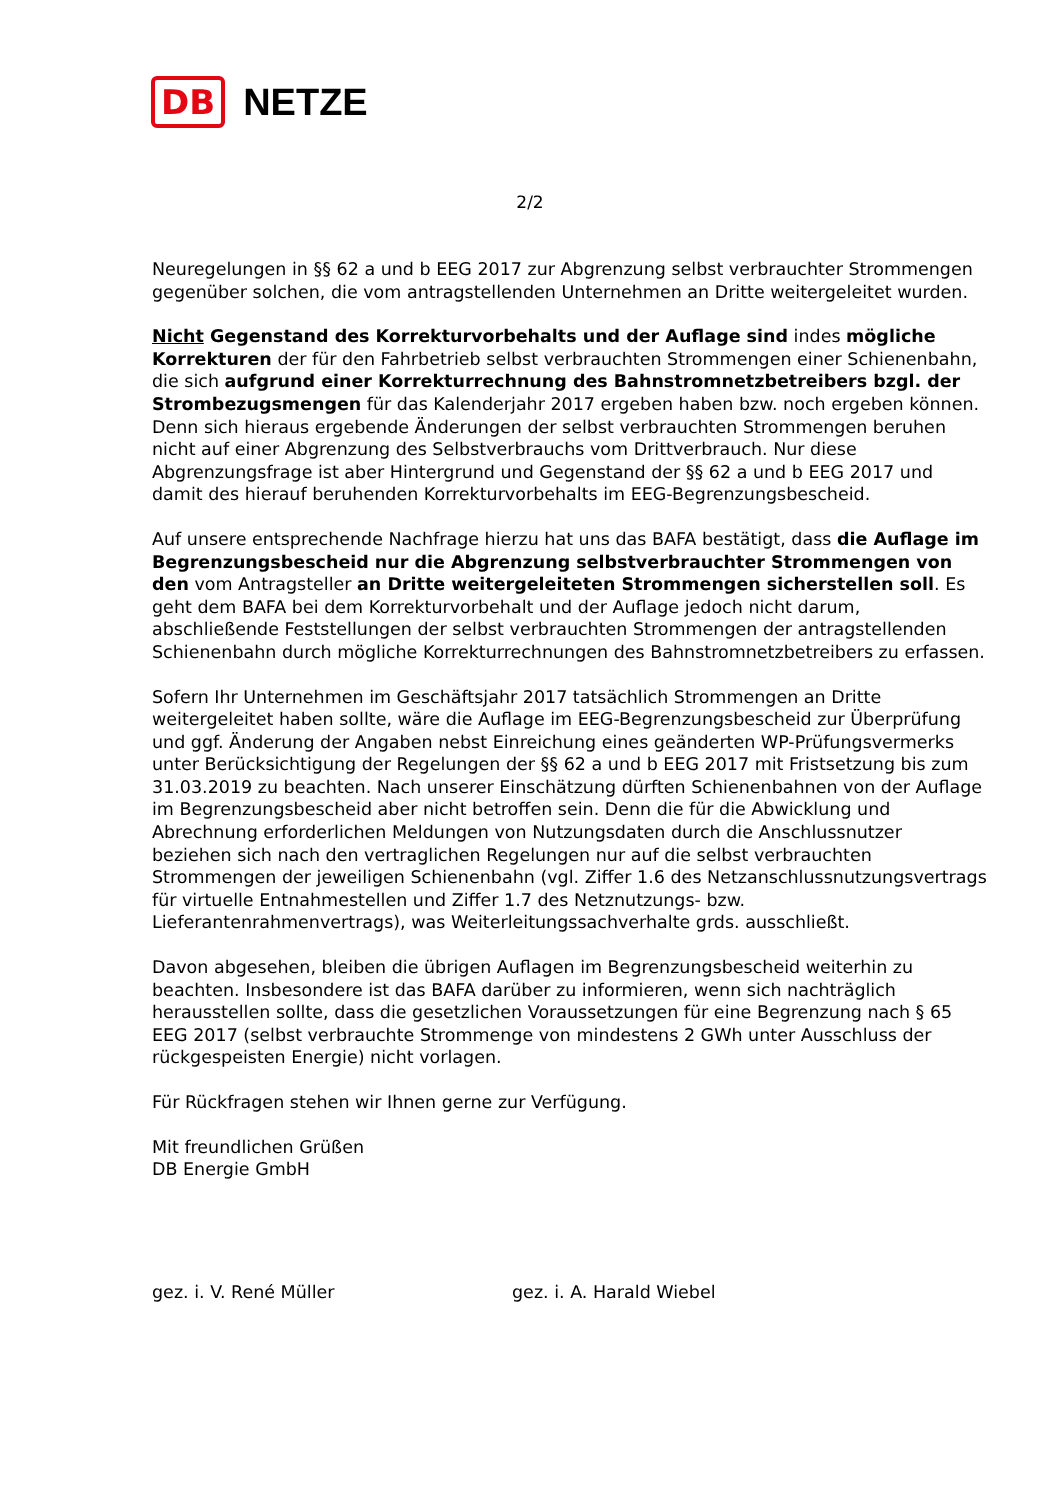DB NETZE
2/2
Neuregelungen in §§ 62 a und b EEG 2017 zur Abgrenzung selbst verbrauchter Strommengen gegenüber solchen, die vom antragstellenden Unternehmen an Dritte weitergeleitet wurden.
Nicht Gegenstand des Korrekturvorbehalts und der Auflage sind indes mögliche Korrekturen der für den Fahrbetrieb selbst verbrauchten Strommengen einer Schienenbahn, die sich aufgrund einer Korrekturrechnung des Bahnstromnetzbetreibers bzgl. der Strombezugsmengen für das Kalenderjahr 2017 ergeben haben bzw. noch ergeben können. Denn sich hieraus ergebende Änderungen der selbst verbrauchten Strommengen beruhen nicht auf einer Abgrenzung des Selbstverbrauchs vom Drittverbrauch. Nur diese Abgrenzungsfrage ist aber Hintergrund und Gegenstand der §§ 62 a und b EEG 2017 und damit des hierauf beruhenden Korrekturvorbehalts im EEG-Begrenzungsbescheid.
Auf unsere entsprechende Nachfrage hierzu hat uns das BAFA bestätigt, dass die Auflage im Begrenzungsbescheid nur die Abgrenzung selbstverbrauchter Strommengen von den vom Antragsteller an Dritte weitergeleiteten Strommengen sicherstellen soll. Es geht dem BAFA bei dem Korrekturvorbehalt und der Auflage jedoch nicht darum, abschließende Feststellungen der selbst verbrauchten Strommengen der antragstellenden Schienenbahn durch mögliche Korrekturrechnungen des Bahnstromnetzbetreibers zu erfassen.
Sofern Ihr Unternehmen im Geschäftsjahr 2017 tatsächlich Strommengen an Dritte weitergeleitet haben sollte, wäre die Auflage im EEG-Begrenzungsbescheid zur Überprüfung und ggf. Änderung der Angaben nebst Einreichung eines geänderten WP-Prüfungsvermerks unter Berücksichtigung der Regelungen der §§ 62 a und b EEG 2017 mit Fristsetzung bis zum 31.03.2019 zu beachten. Nach unserer Einschätzung dürften Schienenbahnen von der Auflage im Begrenzungsbescheid aber nicht betroffen sein. Denn die für die Abwicklung und Abrechnung erforderlichen Meldungen von Nutzungsdaten durch die Anschlussnutzer beziehen sich nach den vertraglichen Regelungen nur auf die selbst verbrauchten Strommengen der jeweiligen Schienenbahn (vgl. Ziffer 1.6 des Netzanschlussnutzungsvertrags für virtuelle Entnahmestellen und Ziffer 1.7 des Netznutzungs- bzw. Lieferantenrahmenvertrags), was Weiterleitungssachverhalte grds. ausschließt.
Davon abgesehen, bleiben die übrigen Auflagen im Begrenzungsbescheid weiterhin zu beachten. Insbesondere ist das BAFA darüber zu informieren, wenn sich nachträglich herausstellen sollte, dass die gesetzlichen Voraussetzungen für eine Begrenzung nach § 65 EEG 2017 (selbst verbrauchte Strommenge von mindestens 2 GWh unter Ausschluss der rückgespeisten Energie) nicht vorlagen.
Für Rückfragen stehen wir Ihnen gerne zur Verfügung.
Mit freundlichen Grüßen
DB Energie GmbH
gez. i. V. René Müller gez. i. A. Harald Wiebel